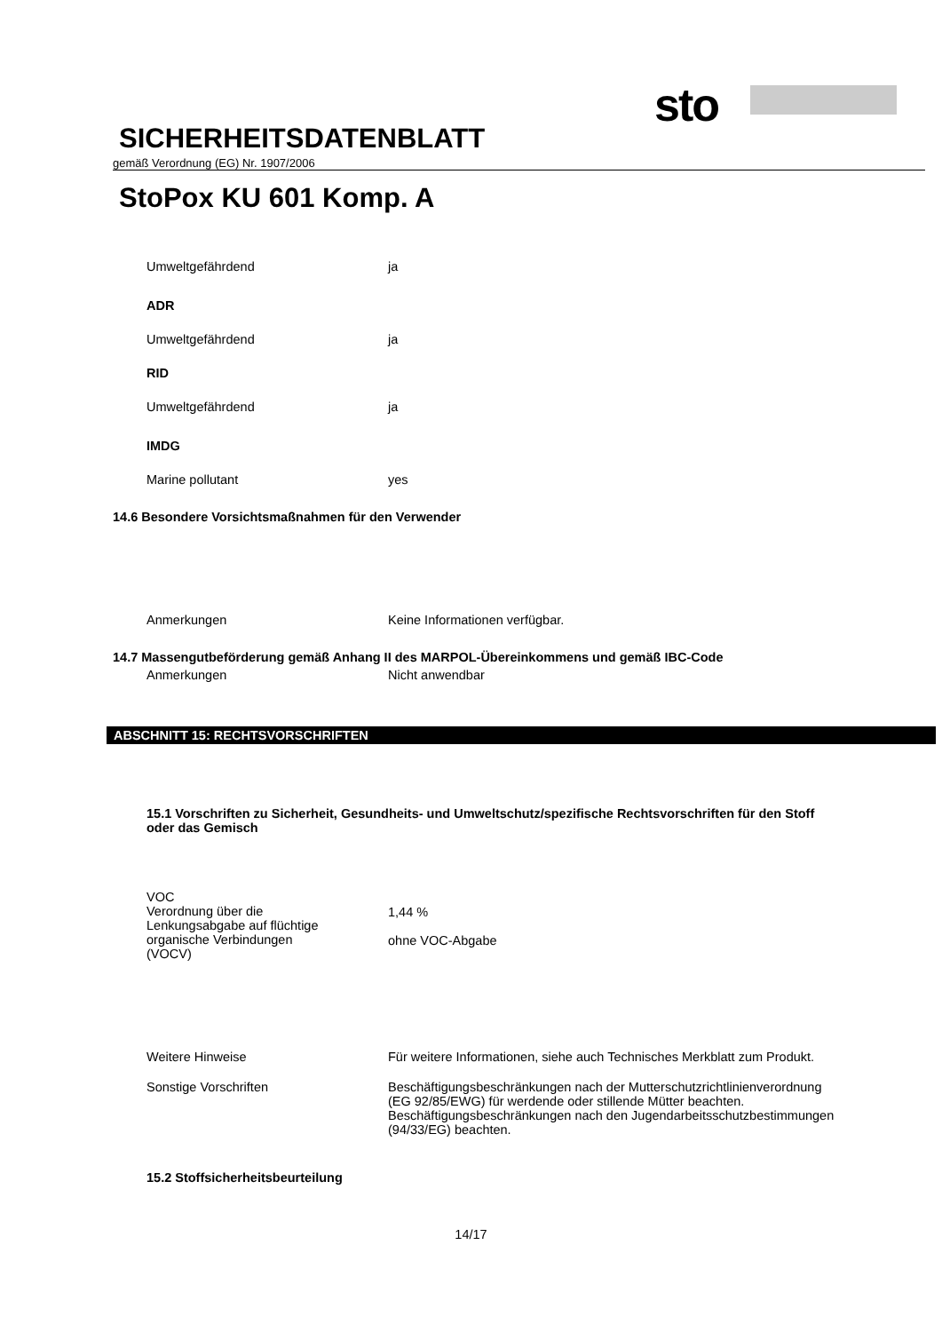sto
SICHERHEITSDATENBLATT
gemäß Verordnung (EG) Nr. 1907/2006
StoPox KU 601 Komp. A
Umweltgefährdend ja
ADR
Umweltgefährdend ja
RID
Umweltgefährdend ja
IMDG
Marine pollutant yes
14.6 Besondere Vorsichtsmaßnahmen für den Verwender
Anmerkungen Keine Informationen verfügbar.
14.7 Massengutbeförderung gemäß Anhang II des MARPOL-Übereinkommens und gemäß IBC-Code
Anmerkungen Nicht anwendbar
ABSCHNITT 15: RECHTSVORSCHRIFTEN
15.1 Vorschriften zu Sicherheit, Gesundheits- und Umweltschutz/spezifische Rechtsvorschriften für den Stoff oder das Gemisch
VOC
Verordnung über die
Lenkungsabgabe auf flüchtige
organische Verbindungen
(VOCV)
1,44 %
ohne VOC-Abgabe
Weitere Hinweise Für weitere Informationen, siehe auch Technisches Merkblatt zum Produkt.
Sonstige Vorschriften Beschäftigungsbeschränkungen nach der Mutterschutzrichtlinienverordnung (EG 92/85/EWG) für werdende oder stillende Mütter beachten.
Beschäftigungsbeschränkungen nach den Jugendarbeitsschutzbestimmungen (94/33/EG) beachten.
15.2 Stoffsicherheitsbeurteilung
14/17